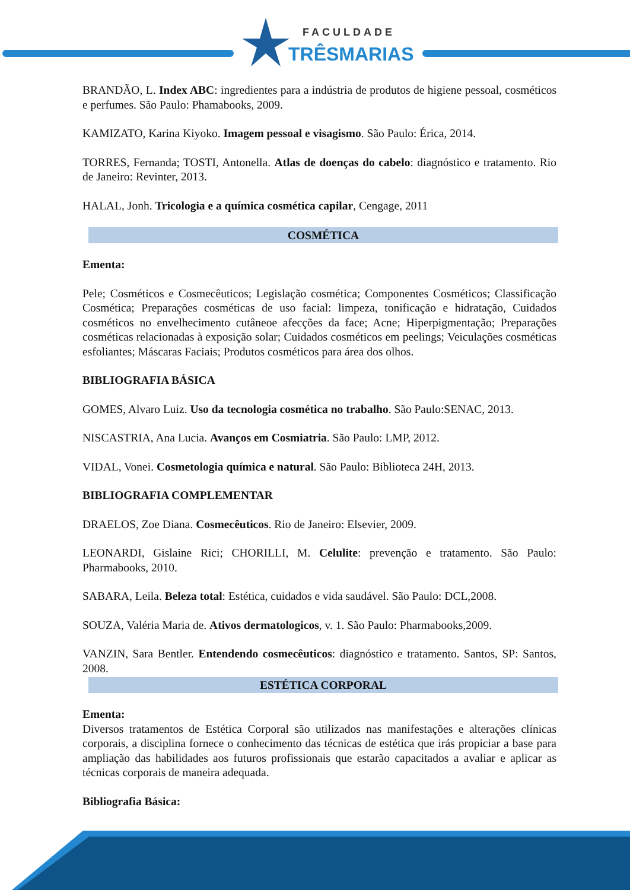FACULDADE
TRÊSMARIAS
BRANDÃO, L. Index ABC: ingredientes para a indústria de produtos de higiene pessoal, cosméticos e perfumes. São Paulo: Phamabooks, 2009.
KAMIZATO, Karina Kiyoko. Imagem pessoal e visagismo. São Paulo: Érica, 2014.
TORRES, Fernanda; TOSTI, Antonella. Atlas de doenças do cabelo: diagnóstico e tratamento. Rio de Janeiro: Revinter, 2013.
HALAL, Jonh. Tricologia e a química cosmética capilar, Cengage, 2011
COSMÉTICA
Ementa:
Pele; Cosméticos e Cosmecêuticos; Legislação cosmética; Componentes Cosméticos; Classificação Cosmética; Preparações cosméticas de uso facial: limpeza, tonificação e hidratação, Cuidados cosméticos no envelhecimento cutâneoe afecções da face; Acne; Hiperpigmentação; Preparações cosméticas relacionadas à exposição solar; Cuidados cosméticos em peelings; Veiculações cosméticas esfoliantes; Máscaras Faciais; Produtos cosméticos para área dos olhos.
BIBLIOGRAFIA BÁSICA
GOMES, Alvaro Luiz. Uso da tecnologia cosmética no trabalho. São Paulo:SENAC, 2013.
NISCASTRIA, Ana Lucia. Avanços em Cosmiatria. São Paulo: LMP, 2012.
VIDAL, Vonei. Cosmetologia química e natural. São Paulo: Biblioteca 24H, 2013.
BIBLIOGRAFIA COMPLEMENTAR
DRAELOS, Zoe Diana. Cosmecêuticos. Rio de Janeiro: Elsevier, 2009.
LEONARDI, Gislaine Rici; CHORILLI, M. Celulite: prevenção e tratamento. São Paulo: Pharmabooks, 2010.
SABARA, Leila. Beleza total: Estética, cuidados e vida saudável. São Paulo: DCL,2008.
SOUZA, Valéria Maria de. Ativos dermatologicos, v. 1. São Paulo: Pharmabooks,2009.
VANZIN, Sara Bentler. Entendendo cosmecêuticos: diagnóstico e tratamento. Santos, SP: Santos, 2008.
ESTÉTICA CORPORAL
Ementa:
Diversos tratamentos de Estética Corporal são utilizados nas manifestações e alterações clínicas corporais, a disciplina fornece o conhecimento das técnicas de estética que irás propiciar a base para ampliação das habilidades aos futuros profissionais que estarão capacitados a avaliar e aplicar as técnicas corporais de maneira adequada.
Bibliografia Básica: